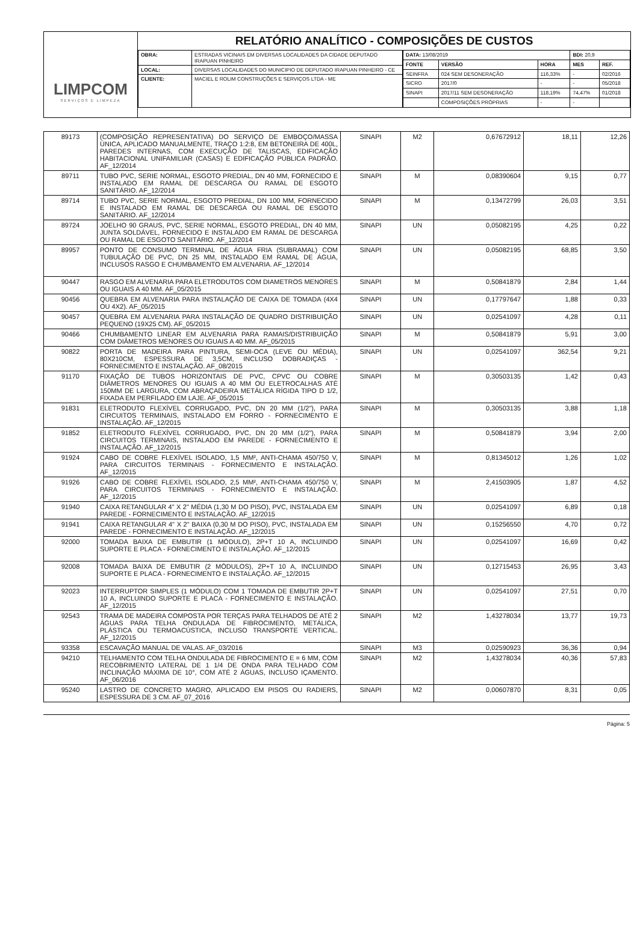LIMPCOM
SERVIÇOS E LIMPEZA
RELATÓRIO ANALÍTICO - COMPOSIÇÕES DE CUSTOS
| OBRA: | ESTRADAS VICINAIS EM DIVERSAS LOCALIDADES DA CIDADE DEPUTADO IRAPUAN PINHEIRO |
| LOCAL: | DIVERSAS LOCALIDADES DO MUNICIPIO DE DEPUTADO IRAPUAN PINHEIRO - CE |
| CLIENTE: | MACIEL E ROLIM CONSTRUÇÕES E SERVIÇOS LTDA - ME |
| DATA: 13/08/2019 | | | BDI: 20,9 | |
| FONTE | VERSÃO | HORA | MES | REF. |
| SEINFRA | 024 SEM DESONERAÇÃO | 116,33% | - | 02/2016 |
| SICRO | 2017/0 | - | - | 05/2018 |
| SINAPI | 2017/11 SEM DESONERAÇÃO | 118,19% | 74,47% | 01/2018 |
| | COMPOSIÇÕES PRÓPRIAS | - | - | |
| 89173 | (COMPOSIÇÃO REPRESENTATIVA) DO SERVIÇO DE EMBOÇO/MASSA ÚNICA, APLICADO MANUALMENTE, TRAÇO 1:2:8, EM BETONEIRA DE 400L, PAREDES INTERNAS, COM EXECUÇÃO DE TALISCAS, EDIFICAÇÃO HABITACIONAL UNIFAMILIAR (CASAS) E EDIFICAÇÃO PÚBLICA PADRÃO. AF_12/2014 | SINAPI | M2 | 0,67672912 | 18,11 | 12,26 |
| 89711 | TUBO PVC, SERIE NORMAL, ESGOTO PREDIAL, DN 40 MM, FORNECIDO E INSTALADO EM RAMAL DE DESCARGA OU RAMAL DE ESGOTO SANITÁRIO. AF_12/2014 | SINAPI | M | 0,08390604 | 9,15 | 0,77 |
| 89714 | TUBO PVC, SERIE NORMAL, ESGOTO PREDIAL, DN 100 MM, FORNECIDO E INSTALADO EM RAMAL DE DESCARGA OU RAMAL DE ESGOTO SANITÁRIO. AF_12/2014 | SINAPI | M | 0,13472799 | 26,03 | 3,51 |
| 89724 | JOELHO 90 GRAUS, PVC, SERIE NORMAL, ESGOTO PREDIAL, DN 40 MM, JUNTA SOLDÁVEL, FORNECIDO E INSTALADO EM RAMAL DE DESCARGA OU RAMAL DE ESGOTO SANITÁRIO. AF_12/2014 | SINAPI | UN | 0,05082195 | 4,25 | 0,22 |
| 89957 | PONTO DE CONSUMO TERMINAL DE ÁGUA FRIA (SUBRAMAL) COM TUBULAÇÃO DE PVC, DN 25 MM, INSTALADO EM RAMAL DE ÁGUA, INCLUSOS RASGO E CHUMBAMENTO EM ALVENARIA. AF_12/2014 | SINAPI | UN | 0,05082195 | 68,85 | 3,50 |
| 90447 | RASGO EM ALVENARIA PARA ELETRODUTOS COM DIAMETROS MENORES OU IGUAIS A 40 MM. AF_05/2015 | SINAPI | M | 0,50841879 | 2,84 | 1,44 |
| 90456 | QUEBRA EM ALVENARIA PARA INSTALAÇÃO DE CAIXA DE TOMADA (4X4 OU 4X2). AF_05/2015 | SINAPI | UN | 0,17797647 | 1,88 | 0,33 |
| 90457 | QUEBRA EM ALVENARIA PARA INSTALAÇÃO DE QUADRO DISTRIBUIÇÃO PEQUENO (19X25 CM). AF_05/2015 | SINAPI | UN | 0,02541097 | 4,28 | 0,11 |
| 90466 | CHUMBAMENTO LINEAR EM ALVENARIA PARA RAMAIS/DISTRIBUIÇÃO COM DIÂMETROS MENORES OU IGUAIS A 40 MM. AF_05/2015 | SINAPI | M | 0,50841879 | 5,91 | 3,00 |
| 90822 | PORTA DE MADEIRA PARA PINTURA, SEMI-OCA (LEVE OU MÉDIA), 80X210CM, ESPESSURA DE 3,5CM, INCLUSO DOBRADIÇAS - FORNECIMENTO E INSTALAÇÃO. AF_08/2015 | SINAPI | UN | 0,02541097 | 362,54 | 9,21 |
| 91170 | FIXAÇÃO DE TUBOS HORIZONTAIS DE PVC, CPVC OU COBRE DIÂMETROS MENORES OU IGUAIS A 40 MM OU ELETROCALHAS ATÉ 150MM DE LARGURA, COM ABRAÇADEIRA METÁLICA RÍGIDA TIPO D 1/2, FIXADA EM PERFILADO EM LAJE. AF_05/2015 | SINAPI | M | 0,30503135 | 1,42 | 0,43 |
| 91831 | ELETRODUTO FLEXÍVEL CORRUGADO, PVC, DN 20 MM (1/2"), PARA CIRCUITOS TERMINAIS, INSTALADO EM FORRO - FORNECIMENTO E INSTALAÇÃO. AF_12/2015 | SINAPI | M | 0,30503135 | 3,88 | 1,18 |
| 91852 | ELETRODUTO FLEXÍVEL CORRUGADO, PVC, DN 20 MM (1/2"), PARA CIRCUITOS TERMINAIS, INSTALADO EM PAREDE - FORNECIMENTO E INSTALAÇÃO. AF_12/2015 | SINAPI | M | 0,50841879 | 3,94 | 2,00 |
| 91924 | CABO DE COBRE FLEXÍVEL ISOLADO, 1,5 MM², ANTI-CHAMA 450/750 V, PARA CIRCUITOS TERMINAIS - FORNECIMENTO E INSTALAÇÃO. AF_12/2015 | SINAPI | M | 0,81345012 | 1,26 | 1,02 |
| 91926 | CABO DE COBRE FLEXÍVEL ISOLADO, 2,5 MM², ANTI-CHAMA 450/750 V, PARA CIRCUITOS TERMINAIS - FORNECIMENTO E INSTALAÇÃO. AF_12/2015 | SINAPI | M | 2,41503905 | 1,87 | 4,52 |
| 91940 | CAIXA RETANGULAR 4" X 2" MÉDIA (1,30 M DO PISO), PVC, INSTALADA EM PAREDE - FORNECIMENTO E INSTALAÇÃO. AF_12/2015 | SINAPI | UN | 0,02541097 | 6,89 | 0,18 |
| 91941 | CAIXA RETANGULAR 4" X 2" BAIXA (0,30 M DO PISO), PVC, INSTALADA EM PAREDE - FORNECIMENTO E INSTALAÇÃO. AF_12/2015 | SINAPI | UN | 0,15256550 | 4,70 | 0,72 |
| 92000 | TOMADA BAIXA DE EMBUTIR (1 MÓDULO), 2P+T 10 A, INCLUINDO SUPORTE E PLACA - FORNECIMENTO E INSTALAÇÃO. AF_12/2015 | SINAPI | UN | 0,02541097 | 16,69 | 0,42 |
| 92008 | TOMADA BAIXA DE EMBUTIR (2 MÓDULOS), 2P+T 10 A, INCLUINDO SUPORTE E PLACA - FORNECIMENTO E INSTALAÇÃO. AF_12/2015 | SINAPI | UN | 0,12715453 | 26,95 | 3,43 |
| 92023 | INTERRUPTOR SIMPLES (1 MÓDULO) COM 1 TOMADA DE EMBUTIR 2P+T 10 A, INCLUINDO SUPORTE E PLACA - FORNECIMENTO E INSTALAÇÃO. AF_12/2015 | SINAPI | UN | 0,02541097 | 27,51 | 0,70 |
| 92543 | TRAMA DE MADEIRA COMPOSTA POR TERÇAS PARA TELHADOS DE ATÉ 2 ÁGUAS PARA TELHA ONDULADA DE FIBROCIMENTO, METÁLICA, PLÁSTICA OU TERMOACÚSTICA, INCLUSO TRANSPORTE VERTICAL. AF_12/2015 | SINAPI | M2 | 1,43278034 | 13,77 | 19,73 |
| 93358 | ESCAVAÇÃO MANUAL DE VALAS. AF_03/2016 | SINAPI | M3 | 0,02590923 | 36,36 | 0,94 |
| 94210 | TELHAMENTO COM TELHA ONDULADA DE FIBROCIMENTO E = 6 MM, COM RECOBRIMENTO LATERAL DE 1 1/4 DE ONDA PARA TELHADO COM INCLINAÇÃO MÁXIMA DE 10°, COM ATÉ 2 ÁGUAS, INCLUSO IÇAMENTO. AF_06/2016 | SINAPI | M2 | 1,43278034 | 40,36 | 57,83 |
| 95240 | LASTRO DE CONCRETO MAGRO, APLICADO EM PISOS OU RADIERS, ESPESSURA DE 3 CM. AF_07_2016 | SINAPI | M2 | 0,00607870 | 8,31 | 0,05 |
Página: 5